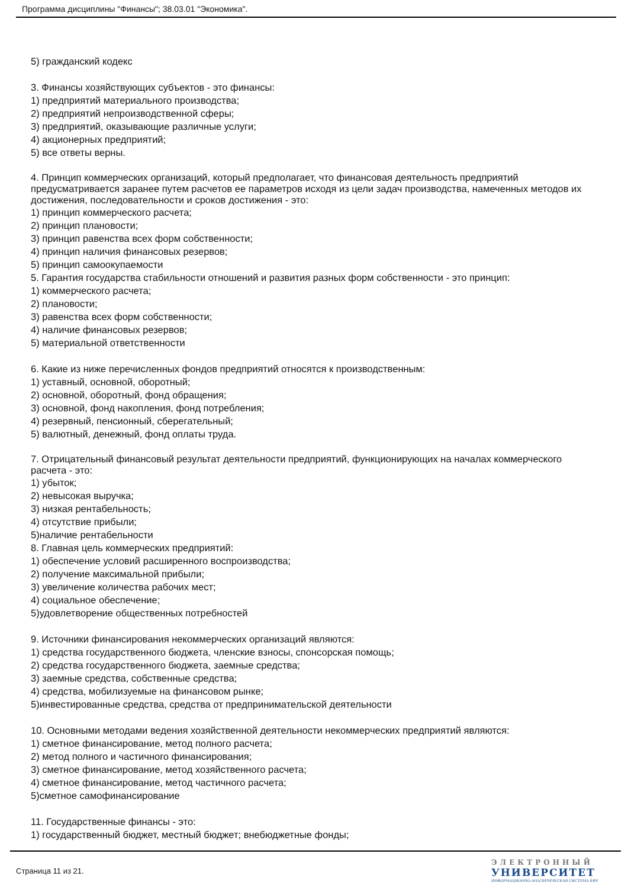Программа дисциплины "Финансы"; 38.03.01 "Экономика".
5) гражданский кодекс
3. Финансы хозяйствующих субъектов - это финансы:
1) предприятий материального производства;
2) предприятий непроизводственной сферы;
3) предприятий, оказывающие различные услуги;
4) акционерных предприятий;
5) все ответы верны.
4. Принцип коммерческих организаций, который предполагает, что финансовая деятельность предприятий предусматривается заранее путем расчетов ее параметров исходя из цели задач производства, намеченных методов их достижения, последовательности и сроков достижения - это:
1) принцип коммерческого расчета;
2) принцип плановости;
3) принцип равенства всех форм собственности;
4) принцип наличия финансовых резервов;
5) принцип самоокупаемости
5. Гарантия государства стабильности отношений и развития разных форм собственности - это принцип:
1) коммерческого расчета;
2) плановости;
3) равенства всех форм собственности;
4) наличие финансовых резервов;
5) материальной ответственности
6. Какие из ниже перечисленных фондов предприятий относятся к производственным:
1) уставный, основной, оборотный;
2) основной, оборотный, фонд обращения;
3) основной, фонд накопления, фонд потребления;
4) резервный, пенсионный, сберегательный;
5) валютный, денежный, фонд оплаты труда.
7. Отрицательный финансовый результат деятельности предприятий, функционирующих на началах коммерческого расчета - это:
1) убыток;
2) невысокая выручка;
3) низкая рентабельность;
4) отсутствие прибыли;
5)наличие рентабельности
8. Главная цель коммерческих предприятий:
1) обеспечение условий расширенного воспроизводства;
2) получение максимальной прибыли;
3) увеличение количества рабочих мест;
4) социальное обеспечение;
5)удовлетворение общественных потребностей
9. Источники финансирования некоммерческих организаций являются:
1) средства государственного бюджета, членские взносы, спонсорская помощь;
2) средства государственного бюджета, заемные средства;
3) заемные средства, собственные средства;
4) средства, мобилизуемые на финансовом рынке;
5)инвестированные средства, средства от предпринимательской деятельности
10. Основными методами ведения хозяйственной деятельности некоммерческих предприятий являются:
1) сметное финансирование, метод полного расчета;
2) метод полного и частичного финансирования;
3) сметное финансирование, метод хозяйственного расчета;
4) сметное финансирование, метод частичного расчета;
5)сметное самофинансирование
11. Государственные финансы - это:
1) государственный бюджет, местный бюджет; внебюджетные фонды;
Страница 11 из 21.
ЭЛЕКТРОННЫЙ
УНИВЕРСИТЕТ
ИНФОРМАЦИОННО-АНАЛИТИЧЕСКАЯ СИСТЕМА КФУ